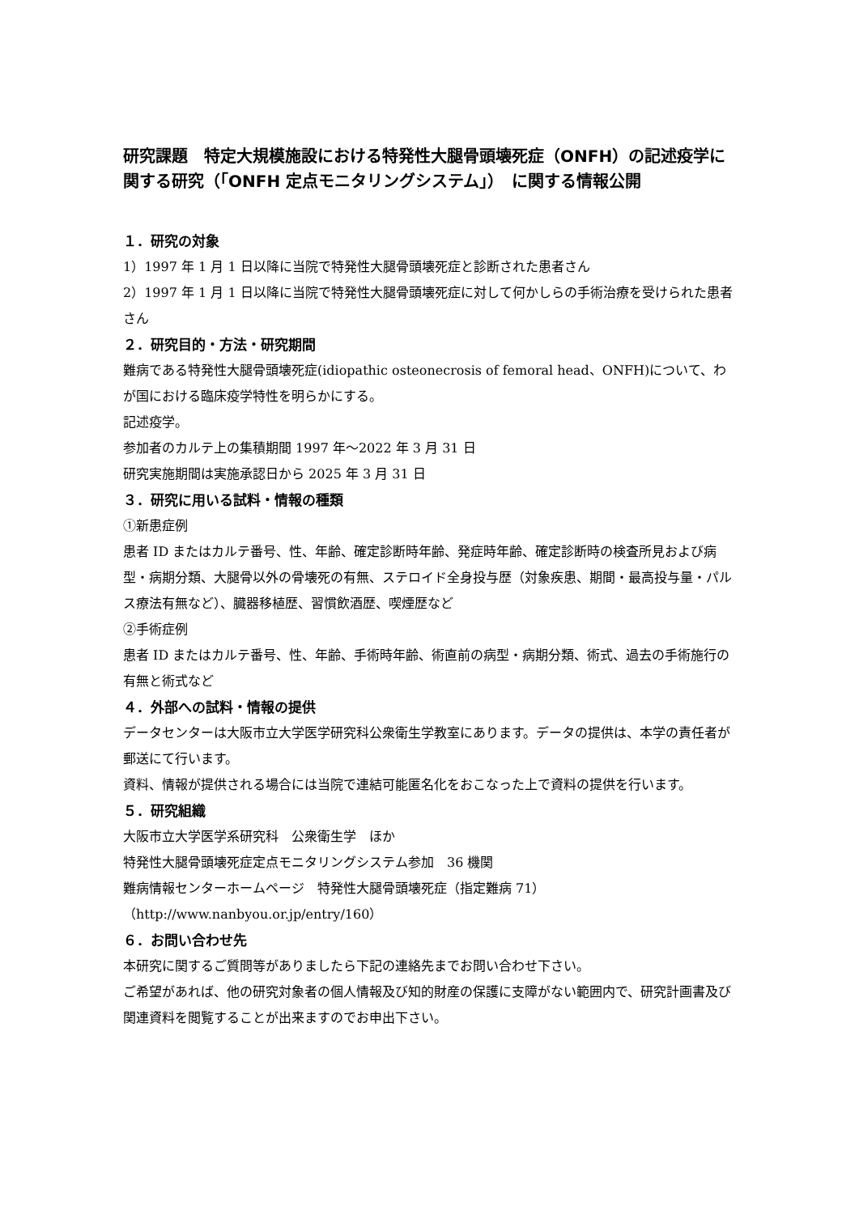研究課題　特定大規模施設における特発性大腿骨頭壊死症（ONFH）の記述疫学に関する研究（「ONFH 定点モニタリングシステム」）　に関する情報公開
１．研究の対象
1）1997 年 1 月 1 日以降に当院で特発性大腿骨頭壊死症と診断された患者さん
2）1997 年 1 月 1 日以降に当院で特発性大腿骨頭壊死症に対して何かしらの手術治療を受けられた患者さん
２．研究目的・方法・研究期間
難病である特発性大腿骨頭壊死症(idiopathic osteonecrosis of femoral head、ONFH)について、わが国における臨床疫学特性を明らかにする。
記述疫学。
参加者のカルテ上の集積期間 1997 年～2022 年 3 月 31 日
研究実施期間は実施承認日から 2025 年 3 月 31 日
３．研究に用いる試料・情報の種類
①新患症例
患者 ID またはカルテ番号、性、年齢、確定診断時年齢、発症時年齢、確定診断時の検査所見および病型・病期分類、大腿骨以外の骨壊死の有無、ステロイド全身投与歴（対象疾患、期間・最高投与量・パルス療法有無など）、臓器移植歴、習慣飲酒歴、喫煙歴など
②手術症例
患者 ID またはカルテ番号、性、年齢、手術時年齢、術直前の病型・病期分類、術式、過去の手術施行の有無と術式など
４．外部への試料・情報の提供
データセンターは大阪市立大学医学研究科公衆衛生学教室にあります。データの提供は、本学の責任者が郵送にて行います。
資料、情報が提供される場合には当院で連結可能匿名化をおこなった上で資料の提供を行います。
５．研究組織
大阪市立大学医学系研究科　公衆衛生学　ほか
特発性大腿骨頭壊死症定点モニタリングシステム参加　36 機関
難病情報センターホームページ　特発性大腿骨頭壊死症（指定難病 71）
（http://www.nanbyou.or.jp/entry/160）
６．お問い合わせ先
本研究に関するご質問等がありましたら下記の連絡先までお問い合わせ下さい。
ご希望があれば、他の研究対象者の個人情報及び知的財産の保護に支障がない範囲内で、研究計画書及び関連資料を閲覧することが出来ますのでお申出下さい。